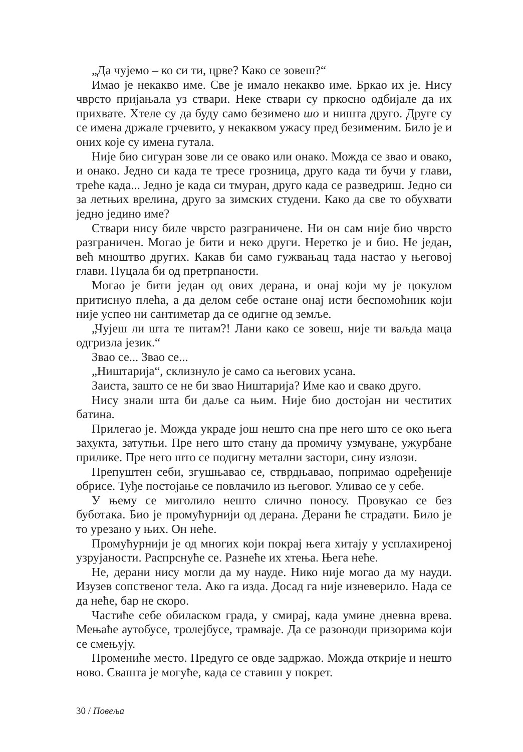„Да чујемо – ко си ти, црве? Како се зовеш?“
Имао је некакво име. Све је имало некакво име. Бркао их је. Нису чврсто пријањала уз ствари. Неке ствари су пркосно одбијале да их прихвате. Хтеле су да буду само безимено шо и ништа друго. Друге су се имена држале грчевито, у некаквом ужасу пред безименим. Било је и оних које су имена гутала.
Није био сигуран зове ли се овако или онако. Можда се звао и овако, и онако. Једно си када те тресе грозница, друго када ти бучи у глави, треће када... Једно је када си тмуран, друго када се разведриш. Једно си за летњих врелина, друго за зимских студени. Како да све то обухвати једно једино име?
Ствари нису биле чврсто разграничене. Ни он сам није био чврсто разграничен. Могао је бити и неко други. Неретко је и био. Не један, већ мноштво других. Какав би само гужвањац тада настао у његовој глави. Пуцала би од претрпаности.
Могао је бити један од ових дерана, и онај који му је цокулом притиснуо плећа, а да делом себе остане онај исти беспомоћник који није успео ни сантиметар да се одигне од земље.
„Чујеш ли шта те питам?! Лани како се зовеш, није ти ваљда маца одгризла језик.“
Звао се... Звао се...
„Ништарија“, склизнуло је само са његових усана.
Заиста, зашто се не би звао Ништарија? Име као и свако друго.
Нису знали шта би даље са њим. Није био достојан ни честитих батина.
Прилегао је. Можда украде још нешто сна пре него што се око њега захукта, затутњи. Пре него што стану да промичу узмуване, ужурбане прилике. Пре него што се подигну метални застори, сину излози.
Препуштен себи, згушњавао се, стврдњавао, попримао одређеније обрисе. Туђе постојање се повлачило из његовог. Уливао се у себе.
У њему се миголило нешто слично поносу. Провукао се без буботака. Био је промућурнији од дерана. Дерани ће страдати. Било је то урезано у њих. Он неће.
Промућурнији је од многих који покрај њега хитају у усплахиреној узрујаности. Распрснуће се. Разнеће их хтења. Њега неће.
Не, дерани нису могли да му науде. Нико није могао да му науди. Изузев сопственог тела. Ако га изда. Досад га није изневерило. Нада се да неће, бар не скоро.
Частиће себе обиласком града, у смирај, када умине дневна врева. Мењаће аутобусе, тролејбусе, трамваје. Да се разоноди призорима који се смењују.
Промениће место. Предуго се овде задржао. Можда открије и нешто ново. Свашта је могуће, када се ставиш у покрет.
30 / Повеља